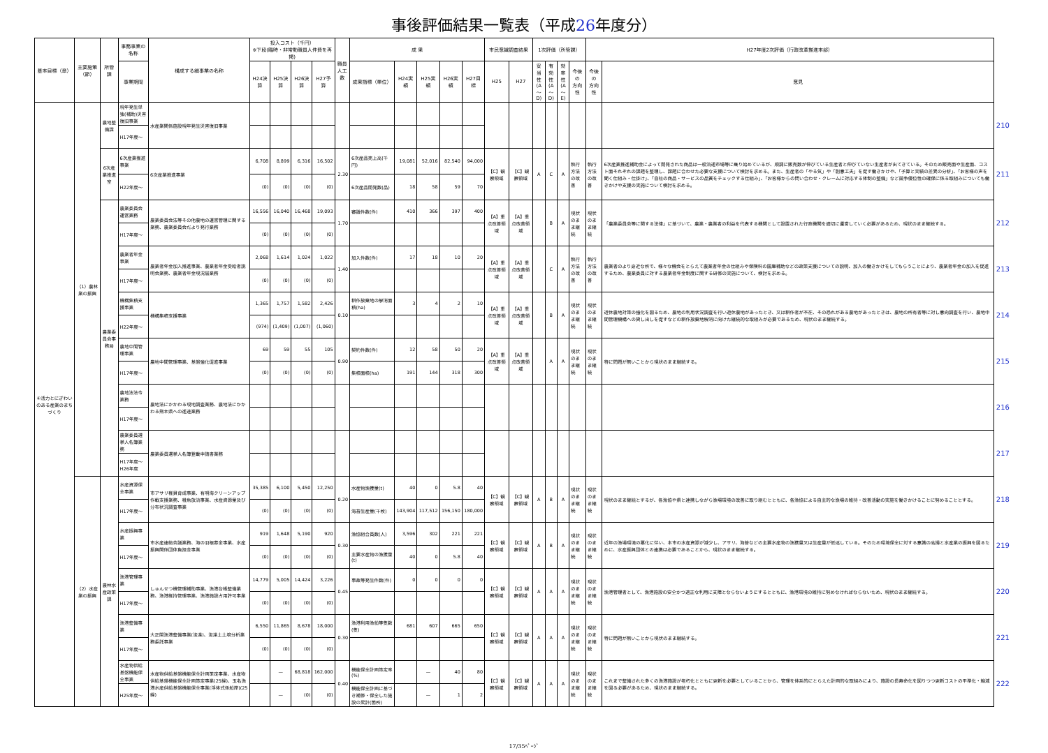事後評価結果一覧表（平成26年度分）
| 基本目標（章） | 主要施策（節） | 所管課 | 事務事業の名称 | 構成する細事業の名称 | 投入コスト（千円） ※下段(臨時・非常勤職員人件費を再掲) | | | | 職員 人工数 | 成 果 | | | | | 市民意識調査結果 | | 1次評価（所管課） | | | | H27年度2次評価（行政改革推進本部） | | |
| | | | 事業期間 | | H24決算 | H25決算 | H26決算 | H27予算 | | 成果指標（単位） | H24実績 | H25実績 | H26実績 | H27目標 | H25 | H27 | 妥当性 (A～D) | 有効性 (A～D) | 効率性 (A～E) | 今後の 方向性 | 今後の 方向性 | 意見 | |
| ④活力とにぎわいのある産業のまちづくり | （1）農林業の振興 | 農地整備課 | 現年発生単独(補助)災害復旧事業 | 水産業関係施設現年発生災害復旧事業 | | | | | | | | | | | | | | | | | | | 210 |
| | | | H17年度～ | | | | | | | | | | | | | | | | | | | | |
| | | 6次産業推進室 | 6次産業推進事業 | 6次産業推進事業 | 6,708 | 8,899 | 6,316 | 16,502 | 2.30 | 6次産品売上高(千円) | 19,081 | 52,016 | 82,540 | 94,000 | 【C】観察領域 | 【C】観察領域 | A | C | A | 執行方法の改善 | 執行方法の改善 | 6次産業推進補助金によって開発された商品は一般流通市場等に乗り始めているが、順調に販売数が伸びている生産者と伸びていない生産者が出てきている。そのため販売面や生産面、コスト面それぞれの課題を整理し、課題に合わせた必要な支援について検討を求める。また、生産者の「やる気」や「創意工夫」を促す働きかけや、「予算と実績の差異の分析」、「お客様の声を聞く仕組み・仕掛け」、「自社の商品・サービスの品質をチェックする仕組み」、「お客様からの問い合わせ・クレームに対応する体制の整備」など競争優位性の確保に係る取組みについても働きかけや支援の実施について検討を求める。 | 211 |
| | | | H22年度～ | | (0) | (0) | (0) | (0) | | 6次産品開発数(品) | 18 | 58 | 59 | 70 | | | | | | | | | |
| | | 農業委員会事務局 | 農業委員会運営業務 | 農業委員会法等その他農地の運営管理に関する業務、農業委員会だより発行業務 | 16,556 | 16,040 | 16,468 | 19,093 | 1.70 | 審議件数(件) | 410 | 366 | 397 | 400 | 【A】重点改善領域 | 【A】重点改善領域 | | B | A | 現状のまま継続 | 現状のまま継続 | 「農業委員会等に関する法律」に基づいて、農業・農業者の利益を代表する機関として設置された行政機関を適切に運営していく必要があるため、現状のまま継続する。 | 212 |
| | | | H17年度～ | | (0) | (0) | (0) | (0) | | | | | | | | | | | | | | | |
| | | | 農業者年金事業 | 農業者年金加入推進事業、農業者年金受給者説明会業務、農業者年金現況届業務 | 2,068 | 1,614 | 1,024 | 1,022 | 1.40 | 加入件数(件) | 17 | 18 | 10 | 20 | 【A】重点改善領域 | 【A】重点改善領域 | | C | A | 執行方法の改善 | 執行方法の改善 | 農業者のより身近な所で、様々な機会をとらえて農業者年金の仕組みや保険料の国庫補助などの政策支援についての説明、加入の働きかけをしてもらうことにより、農業者年金の加入を促進するため、農業委員に対する農業者年金制度に関する研修の実施について、検討を求める。 | 213 |
| | | | H17年度～ | | (0) | (0) | (0) | (0) | | | | | | | | | | | | | | | |
| | | | 機構集積支援事業 | 機構集積支援事業 | 1,365 | 1,757 | 1,582 | 2,426 | 0.10 | 耕作放棄地の解消面積(ha) | 3 | 4 | 2 | 10 | 【A】重点改善領域 | 【A】重点改善領域 | | B | A | 現状のまま継続 | 現状のまま継続 | 遊休農地対策の強化を図るため、農地の利用状況調査を行い遊休農地があったとき、又は耕作者が不在、その恐れがある農地があったときは、農地の所有者等に対し意向調査を行い、農地中間管理機構への貸し出しを促すなどの耕作放棄地解消に向けた継続的な取組みが必要であるため、現状のまま継続する。 | 214 |
| | | | H22年度～ | | (974) | (1,409) | (1,007) | (1,060) | | | | | | | | | | | | | | | |
| | | | 農地中間管理事業 | 農地中間管理事業、基盤強化促進事業 | 69 | 59 | 55 | 105 | 0.90 | 契約件数(件) | 12 | 58 | 50 | 20 | 【A】重点改善領域 | 【A】重点改善領域 | | A | A | 現状のまま継続 | 現状のまま継続 | 特に問題が無いことから現状のまま継続する。 | 215 |
| | | | H17年度～ | | (0) | (0) | (0) | (0) | | 集積面積(ha) | 191 | 144 | 318 | 300 | | | | | | | | | |
| | | | 農地法法令業務 | 農地法にかかわる現地調査業務、農地法にかかわる熊本県への進達業務 | | | | | | | | | | | | | | | | | | | 216 |
| | | | H17年度～ | | | | | | | | | | | | | | | | | | | | |
| | | | 農業委員選挙人名簿業務 | 農業委員選挙人名簿登載申請書業務 | | | | | | | | | | | | | | | | | | | 217 |
| | | | H17年度～H26年度 | | | | | | | | | | | | | | | | | | | | |
| | （2）水産業の振興 | 農林水産政策課 | 水産資源保全事業 | 市アサリ稚貝育成事業、有明海クリーンアップ作戦支援業務、稚魚放流事業、水産資源量及び分布状況調査事業 | 35,385 | 6,100 | 5,450 | 12,250 | 0.20 | 水産物漁獲量(t) | 40 | 0 | 5.8 | 40 | 【C】観察領域 | 【C】観察領域 | A | B | A | 現状のまま継続 | 現状のまま継続 | 現状のまま継続とするが、各漁協や県と連携しながら漁場環境の改善に取り組むとともに、各漁協による自主的な漁場の維持・改善活動の実施を働きかけることに努めることとする。 | 218 |
| | | | H17年度～ | | (0) | (0) | (0) | (0) | | 海苔生産量(千枚) | 143,904 | 117,512 | 156,150 | 180,000 | | | | | | | | | |
| | | | 水産振興事業 | 市水産連絡会議業務、海の羽根募金事業、水産振興関係団体負担金事業 | 919 | 1,648 | 5,190 | 920 | 0.30 | 漁協組合員数(人) | 3,596 | 302 | 221 | 221 | 【C】観察領域 | 【C】観察領域 | A | B | A | 現状のまま継続 | 現状のまま継続 | 近年の漁場環境の悪化に伴い、本市の水産資源が減少し、アサリ、海苔などの主要水産物の漁獲量又は生産量が低迷している。そのため環境保全に対する意識の高揚と水産業の振興を図るために、水産振興団体との連携は必要であることから、現状のまま継続する。 | 219 |
| | | | H17年度～ | | (0) | (0) | (0) | (0) | | 主要水産物の漁獲量(t) | 40 | 0 | 5.8 | 40 | | | | | | | | | |
| | | | 漁港管理事業 | しゅんせつ機管理補助事業、漁港台帳整備業務、漁港維持管理事業、漁港施設占用許可事業 | 14,779 | 5,005 | 14,424 | 3,226 | 0.45 | 事故等発生件数(件) | 0 | 0 | 0 | 0 | 【C】観察領域 | 【C】観察領域 | A | A | A | 現状のまま継続 | 現状のまま継続 | 漁港管理者として、漁港施設の安全かつ適正な利用に支障とならないようにするとともに、漁港環境の維持に努めなければならないため、現状のまま継続する。 | 220 |
| | | | H17年度～ | | (0) | (0) | (0) | (0) | | | | | | | | | | | | | | | |
| | | | 漁港整備事業 | 大正開漁港整備事業(浚渫)、浚渫土土壌分析業務委託事業 | 6,550 | 11,865 | 8,678 | 18,000 | 0.30 | 漁港利用漁船等隻数(隻) | 681 | 607 | 665 | 650 | 【C】観察領域 | 【C】観察領域 | A | A | A | 現状のまま継続 | 現状のまま継続 | 特に問題が無いことから現状のまま継続する。 | 221 |
| | | | H17年度～ | | (0) | (0) | (0) | (0) | | | | | | | | | | | | | | | |
| | | | 水産物供給基盤機能保全事業 | 水産物供給基盤機能保全計画策定事業、水産物供給基盤機能保全計画策定事業(25繰)、玉名漁港水産供給基盤機能保全事業(浮体式係船岸)(25繰) | | — | 68,818 | 162,000 | 0.40 | 機能保全計画策定率(%) | | — | 40 | 80 | 【C】観察領域 | 【C】観察領域 | A | A | A | 現状のまま継続 | 現状のまま継続 | これまで整備された多くの漁港施設が老朽化とともに更新を必要としていることから、管理を体系的にとらえた計画的な取組みにより、施設の長寿命化を図りつつ更新コストの平準化・縮減を図る必要があるため、現状のまま継続する。 | 222 |
| | | | H25年度～ | | | — | (0) | (0) | | 機能保全計画に基づき補修・保全した施設の累計(箇所) | | — | 1 | 2 | | | | | | | | | |
17/35ﾍﾟｰｼﾞ